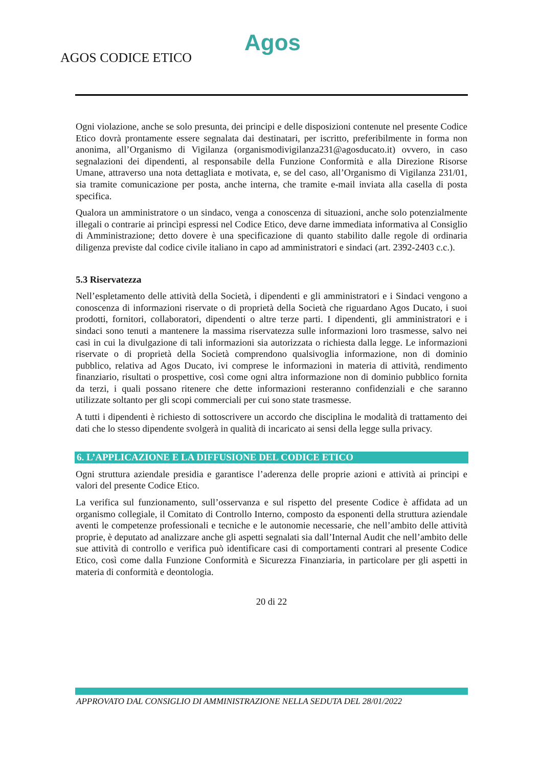Agos
AGOS CODICE ETICO
Ogni violazione, anche se solo presunta, dei principi e delle disposizioni contenute nel presente Codice Etico dovrà prontamente essere segnalata dai destinatari, per iscritto, preferibilmente in forma non anonima, all’Organismo di Vigilanza (organismodivigilanza231@agosducato.it) ovvero, in caso segnalazioni dei dipendenti, al responsabile della Funzione Conformità e alla Direzione Risorse Umane, attraverso una nota dettagliata e motivata, e, se del caso, all’Organismo di Vigilanza 231/01, sia tramite comunicazione per posta, anche interna, che tramite e-mail inviata alla casella di posta specifica.
Qualora un amministratore o un sindaco, venga a conoscenza di situazioni, anche solo potenzialmente illegali o contrarie ai princìpi espressi nel Codice Etico, deve darne immediata informativa al Consiglio di Amministrazione; detto dovere è una specificazione di quanto stabilito dalle regole di ordinaria diligenza previste dal codice civile italiano in capo ad amministratori e sindaci (art. 2392-2403 c.c.).
5.3 Riservatezza
Nell’espletamento delle attività della Società, i dipendenti e gli amministratori e i Sindaci vengono a conoscenza di informazioni riservate o di proprietà della Società che riguardano Agos Ducato, i suoi prodotti, fornitori, collaboratori, dipendenti o altre terze parti. I dipendenti, gli amministratori e i sindaci sono tenuti a mantenere la massima riservatezza sulle informazioni loro trasmesse, salvo nei casi in cui la divulgazione di tali informazioni sia autorizzata o richiesta dalla legge. Le informazioni riservate o di proprietà della Società comprendono qualsivoglia informazione, non di dominio pubblico, relativa ad Agos Ducato, ivi comprese le informazioni in materia di attività, rendimento finanziario, risultati o prospettive, così come ogni altra informazione non di dominio pubblico fornita da terzi, i quali possano ritenere che dette informazioni resteranno confidenziali e che saranno utilizzate soltanto per gli scopi commerciali per cui sono state trasmesse.
A tutti i dipendenti è richiesto di sottoscrivere un accordo che disciplina le modalità di trattamento dei dati che lo stesso dipendente svolgerà in qualità di incaricato ai sensi della legge sulla privacy.
6. L’APPLICAZIONE E LA DIFFUSIONE DEL CODICE ETICO
Ogni struttura aziendale presidia e garantisce l’aderenza delle proprie azioni e attività ai principi e valori del presente Codice Etico.
La verifica sul funzionamento, sull’osservanza e sul rispetto del presente Codice è affidata ad un organismo collegiale, il Comitato di Controllo Interno, composto da esponenti della struttura aziendale aventi le competenze professionali e tecniche e le autonomie necessarie, che nell’ambito delle attività proprie, è deputato ad analizzare anche gli aspetti segnalati sia dall’Internal Audit che nell’ambito delle sue attività di controllo e verifica può identificare casi di comportamenti contrari al presente Codice Etico, così come dalla Funzione Conformità e Sicurezza Finanziaria, in particolare per gli aspetti in materia di conformità e deontologia.
20 di 22
APPROVATO DAL CONSIGLIO DI AMMINISTRAZIONE NELLA SEDUTA DEL 28/01/2022